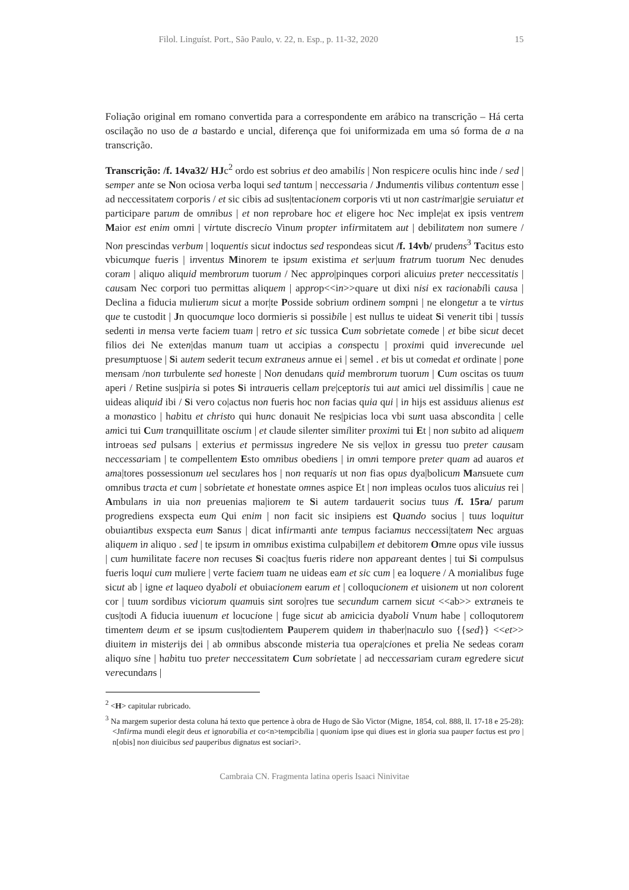Filol. Linguíst. Port., São Paulo, v. 22, n. Esp., p. 11-32, 2020 15
Foliação original em romano convertida para a correspondente em arábico na transcrição – Há certa oscilação no uso de a bastardo e uncial, diferença que foi uniformizada em uma só forma de a na transcrição.
Transcrição: /f. 14va32/ HJc<sup>2</sup> ordo est sobrius et deo amabilis | Non respicere oculis hinc inde / sed | semper ante se Non ociosa verba loqui sed tantum | neccessaria / Jndumentis vilibus contentum esse | ad neccessitatem corporis / et sic cibis ad sus|tentacionem corporis vti ut non castrimar|gie seruiatur et participare parum de omnibus | et non reprobare hoc et eligere hoc Nec imple|at ex ipsis ventrem Maior est enim omni | virtute discrecio Vinum propter infirmitatem aut | debilitatem non sumere / Non prescindas verbum | loquentis sicut indoctus sed respondeas sicut /f. 14vb/ prudens<sup>3</sup> Tacitus esto vbicumque fueris | inventus Minorem te ipsum existima et ser|uum fratrum tuorum Nec denudes coram | aliquo aliquid membrorum tuorum / Nec appro|pinques corpori alicuius preter neccessitatis | causam Nec corpori tuo permittas aliquem | approp<<in>>quare ut dixi nisi ex racionabili causa | Declina a fiducia mulierum sicut a mor|te Posside sobrium ordinem sompni | ne elongetur a te virtus que te custodit | Jn quocumque loco dormieris si possibile | est nullus te uideat Si venerit tibi | tussis sedenti in mensa verte faciem tuam | retro et sic tussica Cum sobrietate comede | et bibe sicut decet filios dei Ne exten|das manum tuam ut accipias a conspectu | proximi quid inverecunde uel presumptuose | Si autem sederit tecum extraneus annue ei | semel . et bis ut comedat et ordinate | pone mensam /non turbulente sed honeste | Non denudans quid membrorum tuorum | Cum oscitas os tuum aperi / Retine sus|piria si potes Si intraueris cellam pre|ceptoris tui aut amici uel dissimilis | caue ne uideas aliquid ibi / Si vero co|actus non fueris hoc non facias quia qui | in hijs est assiduus alienus est a monastico | habitu et christo qui hunc donauit Ne res|picias loca vbi sunt uasa abscondita | celle amici tui Cum tranquillitate oscium | et claude silenter similiter proximi tui Et | non subito ad aliquem introeas sed pulsans | exterius et permissus ingredere Ne sis ve|lox in gressu tuo preter causam neccessariam | te compellentem Esto omnibus obediens | in omni tempore preter quam ad auaros et ama|tores possessionum uel seculares hos | non requaris ut non fias opus dya|bolicum Mansuete cum omnibus tracta et cum | sobrietate et honestate omnes aspice Et | non impleas oculos tuos alicuius rei | Ambulans in uia non preuenias ma|iorem te Si autem tardauerit socius tuus /f. 15ra/ parum progrediens exspecta eum Qui enim | non facit sic insipiens est Quando socius | tuus loquitur obuiantibus exspecta eum Sanus | dicat infirmanti ante tempus faciamus neccessi|tatem Nec arguas aliquem in aliquo . sed | te ipsum in omnibus existima culpabi|lem et debitorem Omne opus vile iussus | cum humilitate facere non recuses Si coac|tus fueris ridere non appareant dentes | tui Si compulsus fueris loqui cum muliere | verte faciem tuam ne uideas eam et sic cum | ea loquere / A monialibus fuge sicut ab | igne et laqueo dyaboli et obuiacionem earum et | colloqucionem et uisionem ut non colorent cor | tuum sordibus viciorum quamuis sint soro|res tue secundum carnem sicut <<ab>> extraneis te cus|todi A fiducia iuuenum et locucione | fuge sicut ab amicicia dyaboli Vnum habe | colloqutorem timentem deum et se ipsum cus|todientem Pauperem quidem in thaber|naculo suo {{sed}} <<et>> diuitem in misterijs dei | ab omnibus absconde misteria tua opera|ciones et prelia Ne sedeas coram aliquo sine | habitu tuo preter neccessitatem Cum sobrietate | ad neccessariam curam egredere sicut verecundans |
<sup>2</sup> <H> capitular rubricado.
<sup>3</sup> Na margem superior desta coluna há texto que pertence à obra de Hugo de São Victor (Migne, 1854, col. 888, ll. 17-18 e 25-28): <Jnfirma mundi elegit deus et ignorabilia et co<n>tempcibilia | quoniam ipse qui diues est in gloria sua pauper factus est pro | n[obis] non diuicibus sed pauperibus dignatus est sociari>.
Cambraia CN. Fragmenta latina operis Isaaci Ninivitae